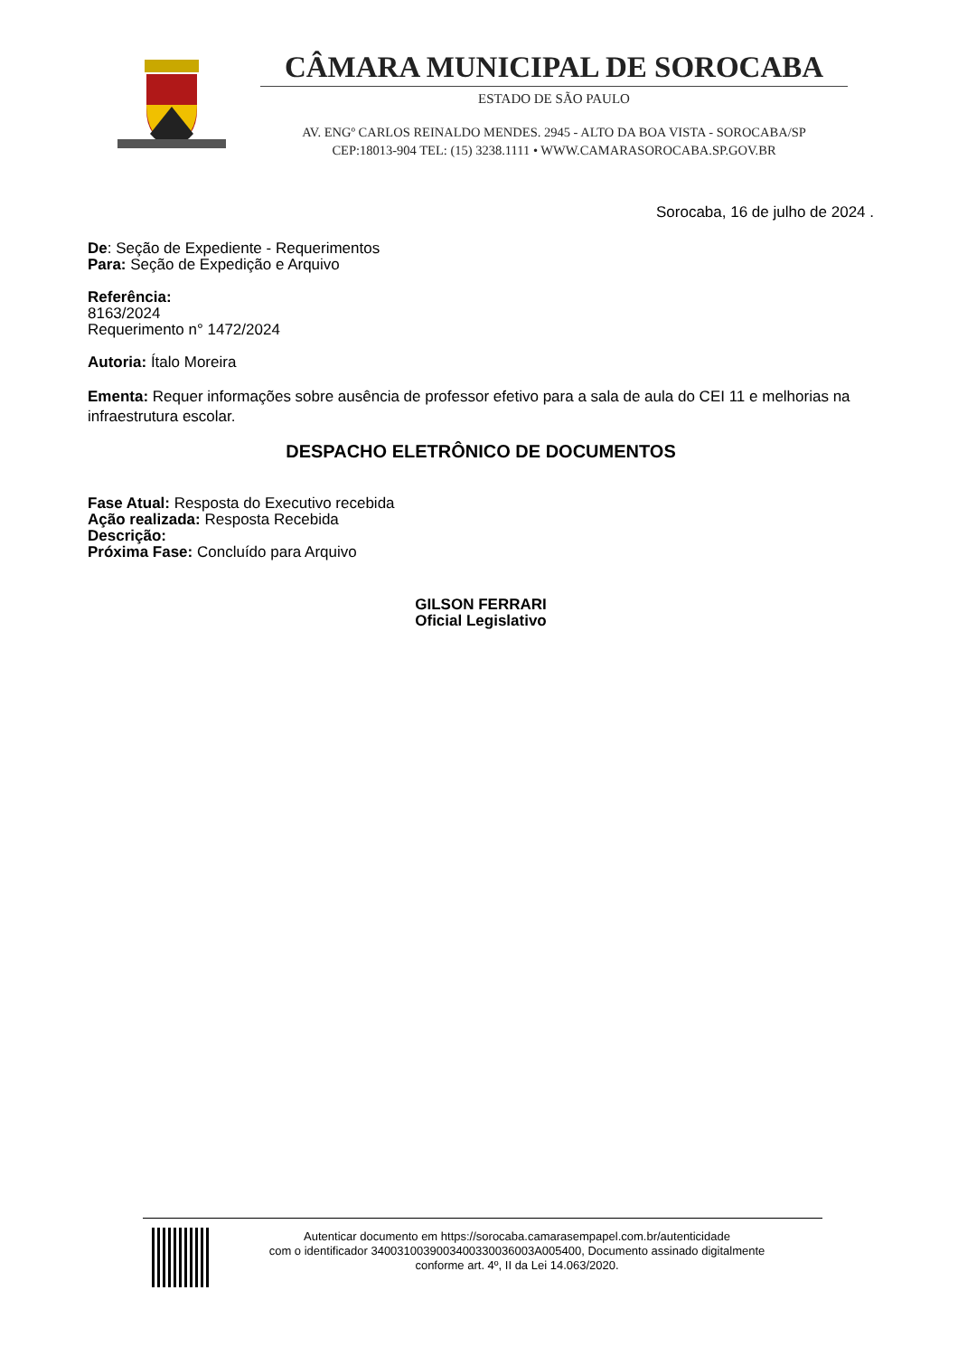CÂMARA MUNICIPAL DE SOROCABA
ESTADO DE SÃO PAULO
AV. ENGº CARLOS REINALDO MENDES. 2945 - ALTO DA BOA VISTA - SOROCABA/SP
CEP:18013-904 TEL: (15) 3238.1111 • WWW.CAMARASOROCABA.SP.GOV.BR
Sorocaba, 16 de julho de 2024 .
De: Seção de Expediente - Requerimentos
Para: Seção de Expedição e Arquivo
Referência:
8163/2024
Requerimento n° 1472/2024
Autoria: Ítalo Moreira
Ementa: Requer informações sobre ausência de professor efetivo para a sala de aula do CEI 11 e melhorias na infraestrutura escolar.
DESPACHO ELETRÔNICO DE DOCUMENTOS
Fase Atual: Resposta do Executivo recebida
Ação realizada: Resposta Recebida
Descrição:
Próxima Fase: Concluído para Arquivo
GILSON FERRARI
Oficial Legislativo
Autenticar documento em https://sorocaba.camarasempapel.com.br/autenticidade
com o identificador 3400310039003400330036003A005400, Documento assinado digitalmente
conforme art. 4º, II da Lei 14.063/2020.